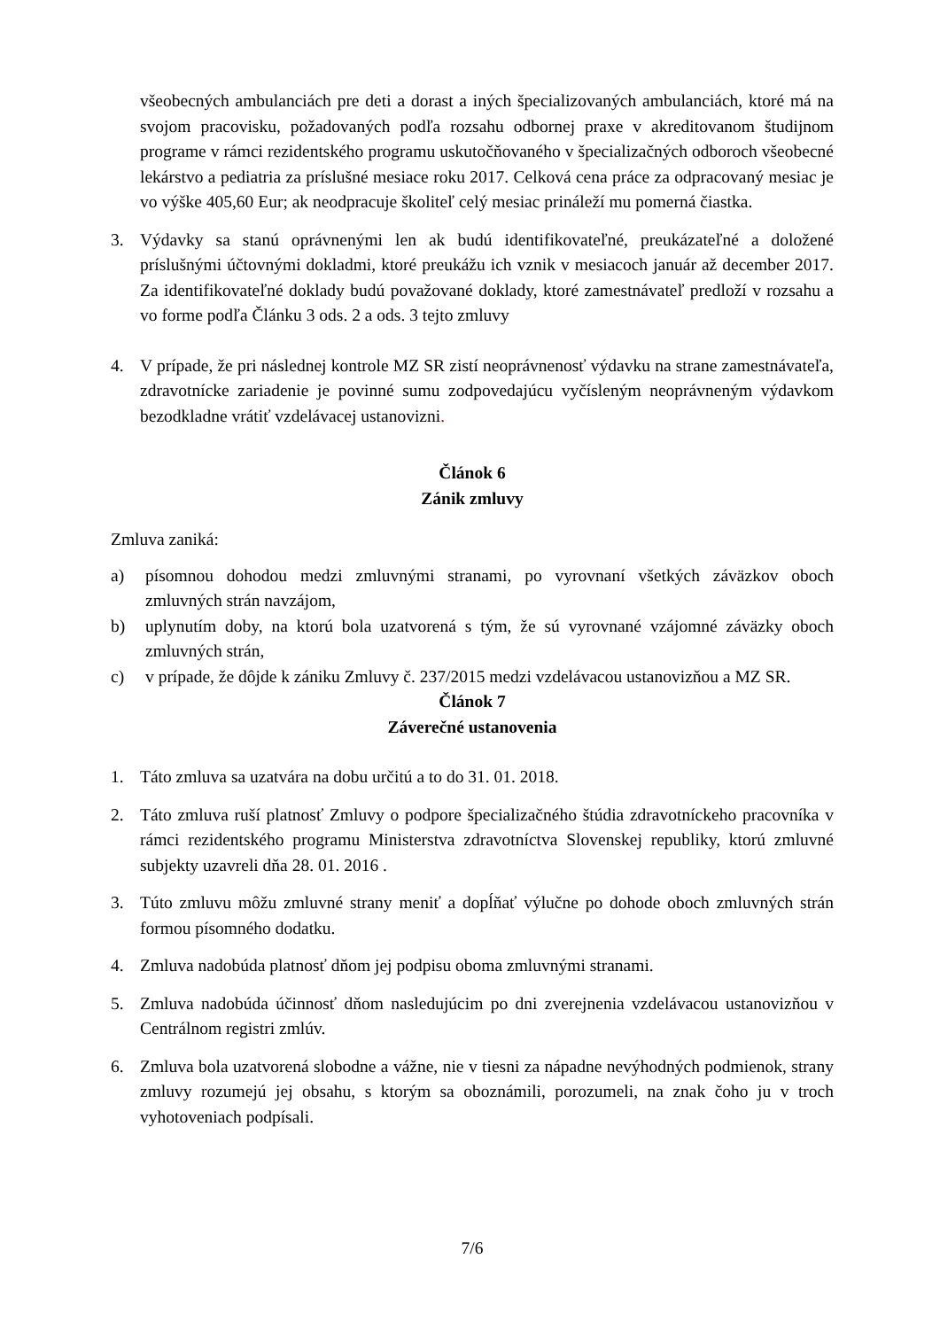všeobecných ambulanciách pre deti a dorast a iných špecializovaných ambulanciách, ktoré má na svojom pracovisku, požadovaných podľa rozsahu odbornej praxe v akreditovanom študijnom programe v rámci rezidentského programu uskutočňovaného v špecializačných odboroch všeobecné lekárstvo a pediatria za príslušné mesiace roku 2017. Celková cena práce za odpracovaný mesiac je vo výške 405,60 Eur; ak neodpracuje školiteľ celý mesiac prináleží mu pomerná čiastka.
3. Výdavky sa stanú oprávnenými len ak budú identifikovateľné, preukázateľné a doložené príslušnými účtovnými dokladmi, ktoré preukážu ich vznik v mesiacoch január až december 2017. Za identifikovateľné doklady budú považované doklady, ktoré zamestnávateľ predloží v rozsahu a vo forme podľa Článku 3 ods. 2 a ods. 3 tejto zmluvy
4. V prípade, že pri následnej kontrole MZ SR zistí neoprávnenosť výdavku na strane zamestnávateľa, zdravotnícke zariadenie je povinné sumu zodpovedajúcu vyčísleným neoprávneným výdavkom bezodkladne vrátiť vzdelávacej ustanovizni.
Článok 6
Zánik zmluvy
Zmluva zaniká:
a) písomnou dohodou medzi zmluvnými stranami, po vyrovnaní všetkých záväzkov oboch zmluvných strán navzájom,
b) uplynutím doby, na ktorú bola uzatvorená s tým, že sú vyrovnané vzájomné záväzky oboch zmluvných strán,
c) v prípade, že dôjde k zániku Zmluvy č. 237/2015 medzi vzdelávacou ustanovizňou a MZ SR.
Článok 7
Záverečné ustanovenia
1. Táto zmluva sa uzatvára na dobu určitú a to do 31. 01. 2018.
2. Táto zmluva ruší platnosť Zmluvy o podpore špecializačného štúdia zdravotníckeho pracovníka v rámci rezidentského programu Ministerstva zdravotníctva Slovenskej republiky, ktorú zmluvné subjekty uzavreli dňa 28. 01. 2016 .
3. Túto zmluvu môžu zmluvné strany meniť a dopĺňať výlučne po dohode oboch zmluvných strán formou písomného dodatku.
4. Zmluva nadobúda platnosť dňom jej podpisu oboma zmluvnými stranami.
5. Zmluva nadobúda účinnosť dňom nasledujúcim po dni zverejnenia vzdelávacou ustanovizňou v Centrálnom registri zmlúv.
6. Zmluva bola uzatvorená slobodne a vážne, nie v tiesni za nápadne nevýhodných podmienok, strany zmluvy rozumejú jej obsahu, s ktorým sa oboznámili, porozumeli, na znak čoho ju v troch vyhotoveniach podpísali.
7/6